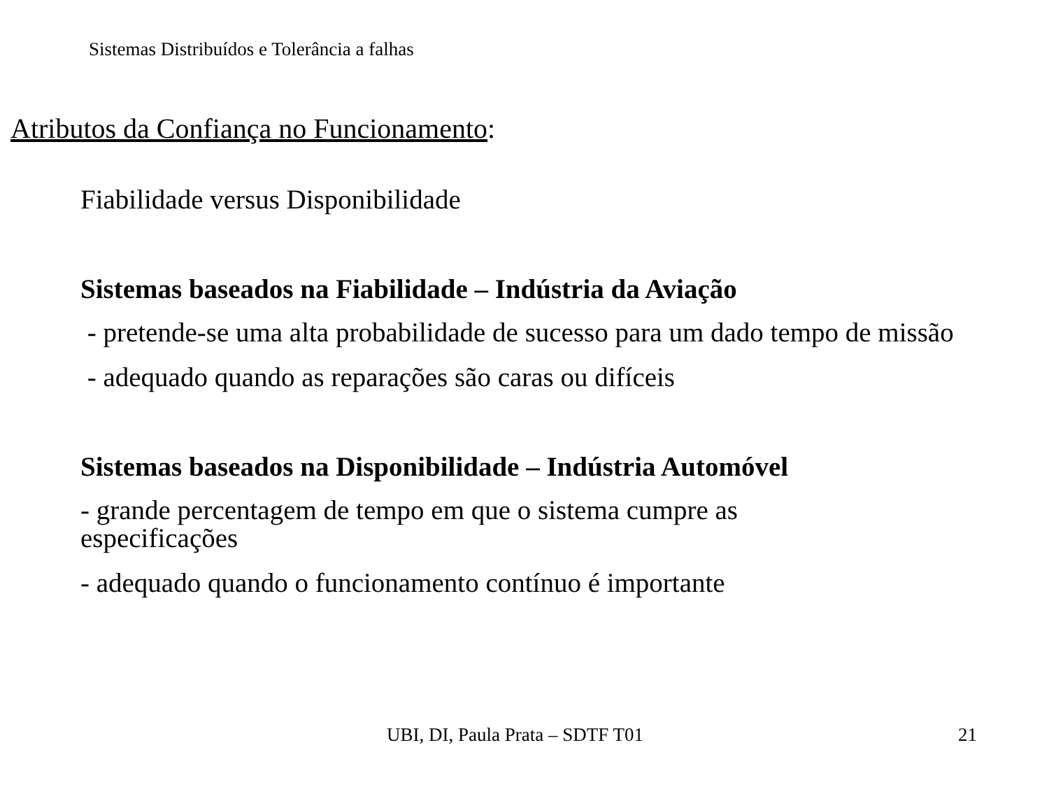Sistemas Distribuídos e Tolerância a falhas
Atributos da Confiança no Funcionamento:
Fiabilidade versus Disponibilidade
Sistemas baseados na Fiabilidade – Indústria da Aviação
- pretende-se uma alta probabilidade de sucesso para um dado tempo de missão
- adequado quando as reparações são caras ou difíceis
Sistemas baseados na Disponibilidade – Indústria Automóvel
- grande percentagem de tempo em que o sistema cumpre as
especificações
- adequado quando o funcionamento contínuo é importante
UBI, DI, Paula Prata – SDTF T01 21